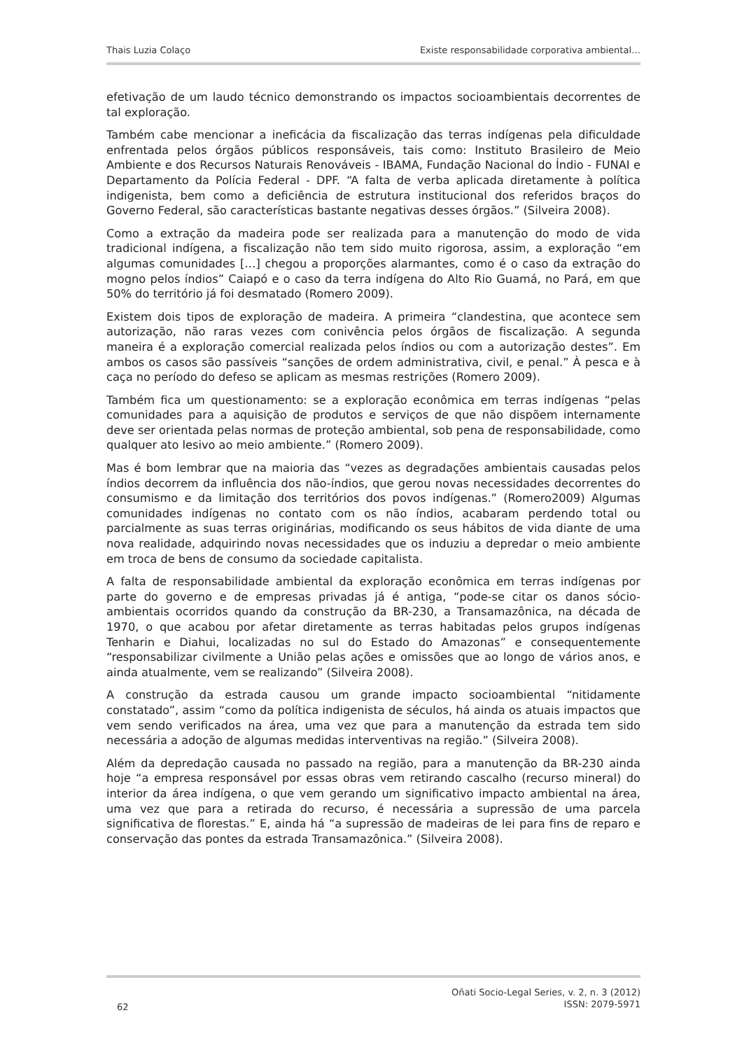Thais Luzia Colaço Existe responsabilidade corporativa ambiental…
efetivação de um laudo técnico demonstrando os impactos socioambientais decorrentes de tal exploração.
Também cabe mencionar a ineficácia da fiscalização das terras indígenas pela dificuldade enfrentada pelos órgãos públicos responsáveis, tais como: Instituto Brasileiro de Meio Ambiente e dos Recursos Naturais Renováveis - IBAMA, Fundação Nacional do Índio - FUNAI e Departamento da Polícia Federal - DPF. “A falta de verba aplicada diretamente à política indigenista, bem como a deficiência de estrutura institucional dos referidos braços do Governo Federal, são características bastante negativas desses órgãos.” (Silveira 2008).
Como a extração da madeira pode ser realizada para a manutenção do modo de vida tradicional indígena, a fiscalização não tem sido muito rigorosa, assim, a exploração “em algumas comunidades […] chegou a proporções alarmantes, como é o caso da extração do mogno pelos índios” Caiapó e o caso da terra indígena do Alto Rio Guamá, no Pará, em que 50% do território já foi desmatado (Romero 2009).
Existem dois tipos de exploração de madeira. A primeira “clandestina, que acontece sem autorização, não raras vezes com conivência pelos órgãos de fiscalização. A segunda maneira é a exploração comercial realizada pelos índios ou com a autorização destes”. Em ambos os casos são passíveis “sanções de ordem administrativa, civil, e penal.” À pesca e à caça no período do defeso se aplicam as mesmas restrições (Romero 2009).
Também fica um questionamento: se a exploração econômica em terras indígenas “pelas comunidades para a aquisição de produtos e serviços de que não dispõem internamente deve ser orientada pelas normas de proteção ambiental, sob pena de responsabilidade, como qualquer ato lesivo ao meio ambiente.” (Romero 2009).
Mas é bom lembrar que na maioria das “vezes as degradações ambientais causadas pelos índios decorrem da influência dos não-índios, que gerou novas necessidades decorrentes do consumismo e da limitação dos territórios dos povos indígenas.” (Romero2009) Algumas comunidades indígenas no contato com os não índios, acabaram perdendo total ou parcialmente as suas terras originárias, modificando os seus hábitos de vida diante de uma nova realidade, adquirindo novas necessidades que os induziu a depredar o meio ambiente em troca de bens de consumo da sociedade capitalista.
A falta de responsabilidade ambiental da exploração econômica em terras indígenas por parte do governo e de empresas privadas já é antiga, “pode-se citar os danos sócio-ambientais ocorridos quando da construção da BR-230, a Transamazônica, na década de 1970, o que acabou por afetar diretamente as terras habitadas pelos grupos indígenas Tenharin e Diahui, localizadas no sul do Estado do Amazonas” e consequentemente “responsabilizar civilmente a União pelas ações e omissões que ao longo de vários anos, e ainda atualmente, vem se realizando” (Silveira 2008).
A construção da estrada causou um grande impacto socioambiental “nitidamente constatado”, assim “como da política indigenista de séculos, há ainda os atuais impactos que vem sendo verificados na área, uma vez que para a manutenção da estrada tem sido necessária a adoção de algumas medidas interventivas na região.” (Silveira 2008).
Além da depredação causada no passado na região, para a manutenção da BR-230 ainda hoje “a empresa responsável por essas obras vem retirando cascalho (recurso mineral) do interior da área indígena, o que vem gerando um significativo impacto ambiental na área, uma vez que para a retirada do recurso, é necessária a supressão de uma parcela significativa de florestas.” E, ainda há “a supressão de madeiras de lei para fins de reparo e conservação das pontes da estrada Transamazônica.” (Silveira 2008).
62
Oñati Socio-Legal Series, v. 2, n. 3 (2012)
ISSN: 2079-5971